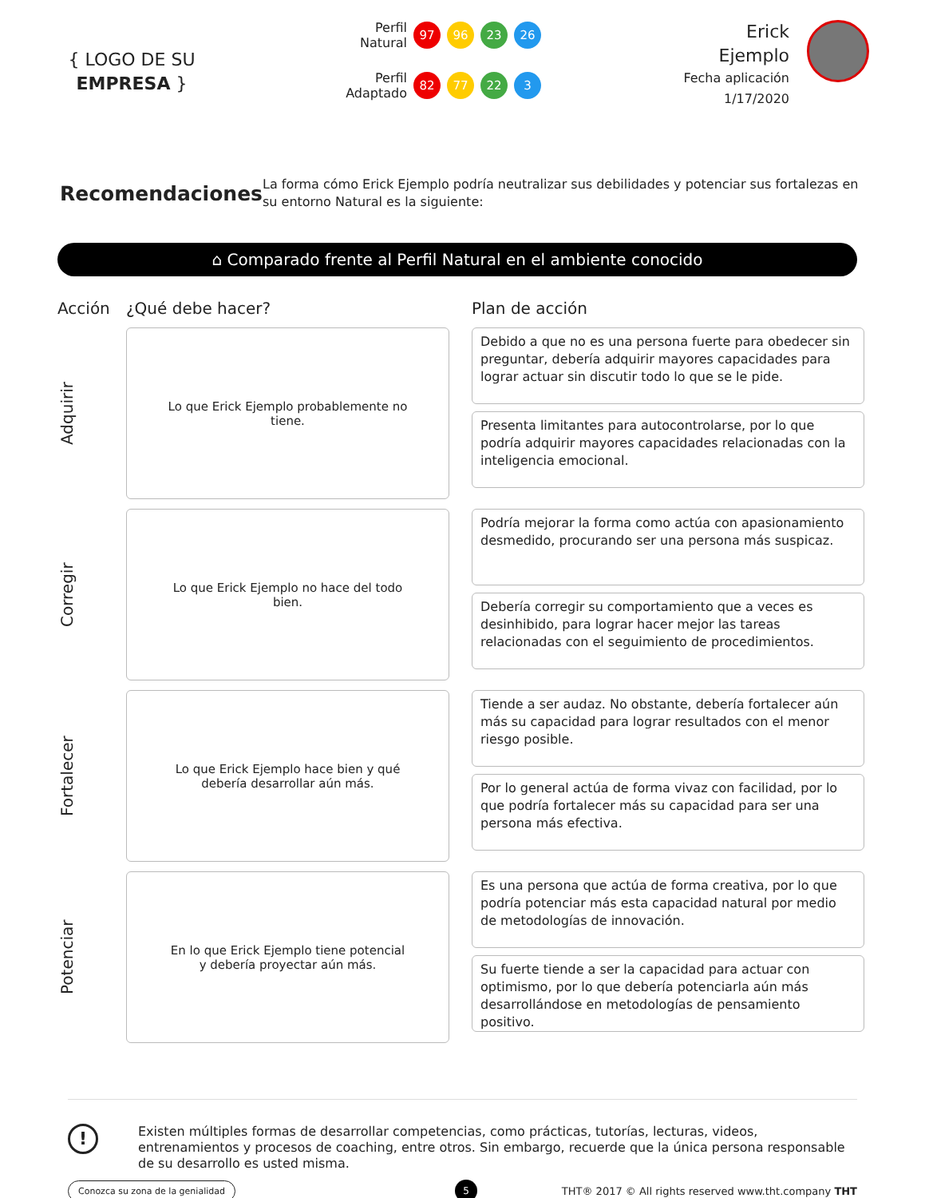{ LOGO DE SU
EMPRESA }
Perfil Natural
97 96 23 26
Perfil Adaptado
82 77 22 3
Erick
Ejemplo
Fecha aplicación
1/17/2020
Recomendaciones
La forma cómo Erick Ejemplo podría neutralizar sus debilidades y potenciar sus fortalezas en su entorno Natural es la siguiente:
⌂ Comparado frente al Perfil Natural en el ambiente conocido
Acción ¿Qué debe hacer? Plan de acción
Adquirir
Lo que Erick Ejemplo probablemente no tiene.
Debido a que no es una persona fuerte para obedecer sin preguntar, debería adquirir mayores capacidades para lograr actuar sin discutir todo lo que se le pide.
Presenta limitantes para autocontrolarse, por lo que podría adquirir mayores capacidades relacionadas con la inteligencia emocional.
Corregir
Lo que Erick Ejemplo no hace del todo bien.
Podría mejorar la forma como actúa con apasionamiento desmedido, procurando ser una persona más suspicaz.
Debería corregir su comportamiento que a veces es desinhibido, para lograr hacer mejor las tareas relacionadas con el seguimiento de procedimientos.
Fortalecer
Lo que Erick Ejemplo hace bien y qué debería desarrollar aún más.
Tiende a ser audaz. No obstante, debería fortalecer aún más su capacidad para lograr resultados con el menor riesgo posible.
Por lo general actúa de forma vivaz con facilidad, por lo que podría fortalecer más su capacidad para ser una persona más efectiva.
Potenciar
En lo que Erick Ejemplo tiene potencial y debería proyectar aún más.
Es una persona que actúa de forma creativa, por lo que podría potenciar más esta capacidad natural por medio de metodologías de innovación.
Su fuerte tiende a ser la capacidad para actuar con optimismo, por lo que debería potenciarla aún más desarrollándose en metodologías de pensamiento positivo.
!
Existen múltiples formas de desarrollar competencias, como prácticas, tutorías, lecturas, videos, entrenamientos y procesos de coaching, entre otros. Sin embargo, recuerde que la única persona responsable de su desarrollo es usted misma.
Conozca su zona de la genialidad 5 THT® 2017 © All rights reserved www.tht.company THT